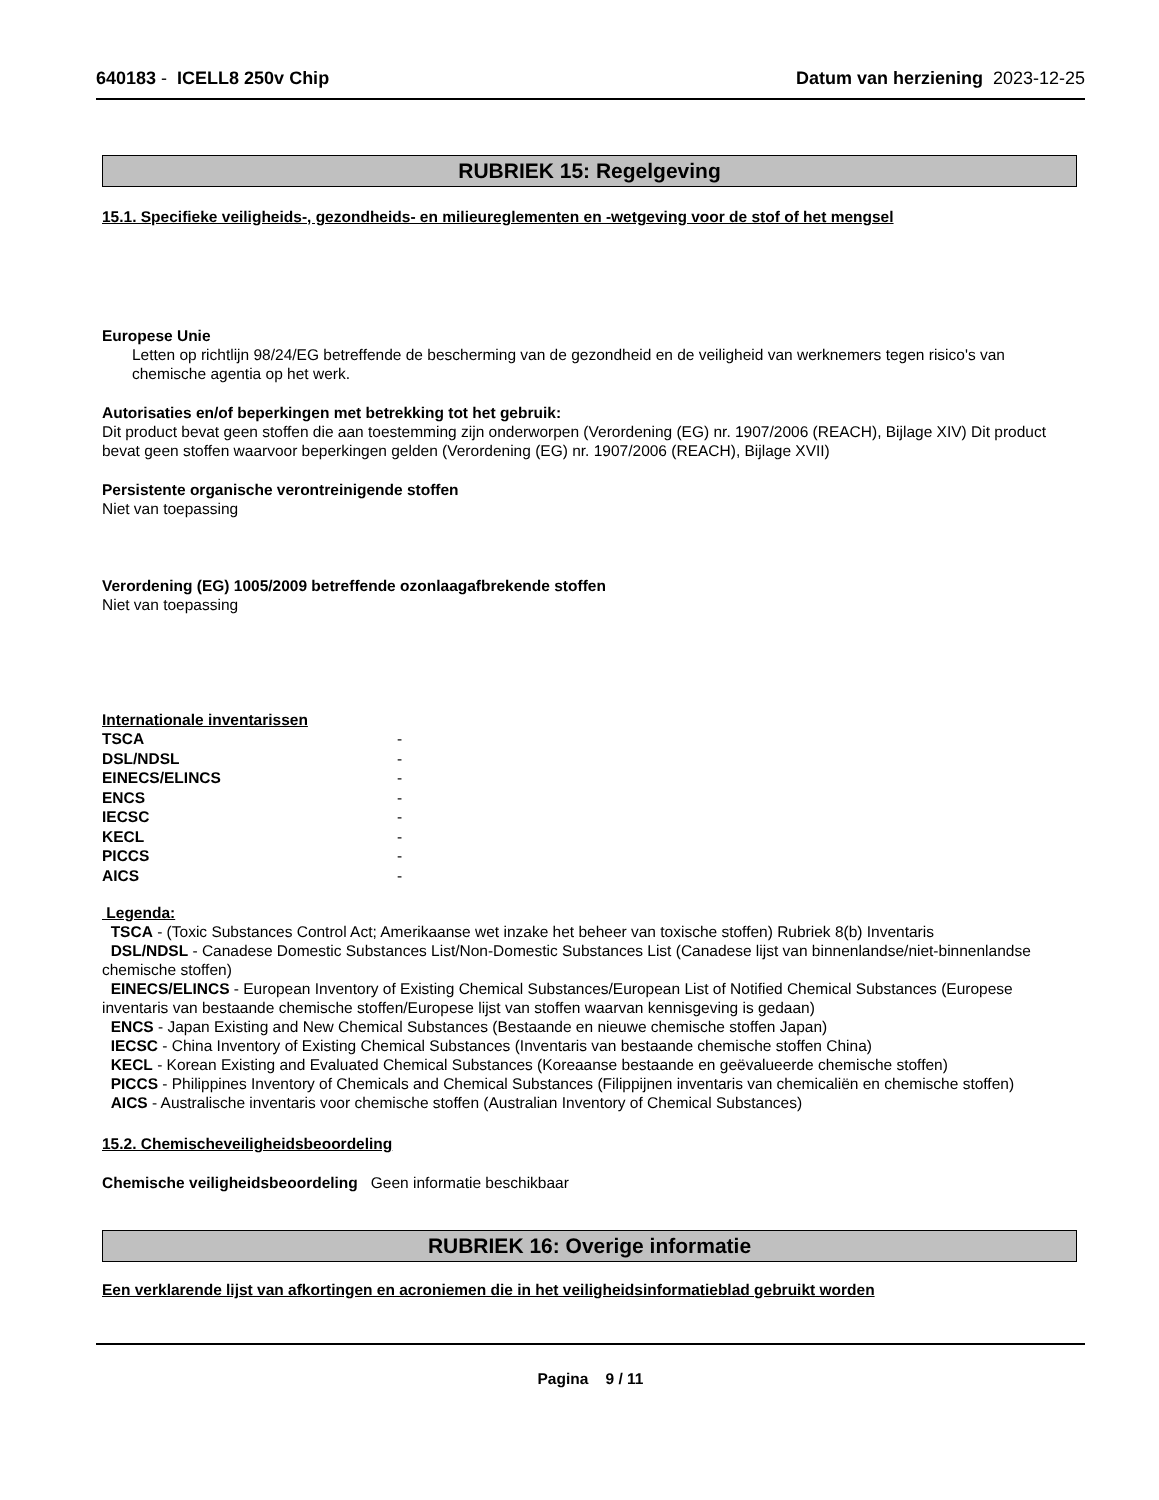640183 - ICELL8 250v Chip Datum van herziening 2023-12-25
RUBRIEK 15: Regelgeving
15.1. Specifieke veiligheids-, gezondheids- en milieureglementen en -wetgeving voor de stof of het mengsel
Europese Unie
Letten op richtlijn 98/24/EG betreffende de bescherming van de gezondheid en de veiligheid van werknemers tegen risico's van chemische agentia op het werk.
Autorisaties en/of beperkingen met betrekking tot het gebruik:
Dit product bevat geen stoffen die aan toestemming zijn onderworpen (Verordening (EG) nr. 1907/2006 (REACH), Bijlage XIV) Dit product bevat geen stoffen waarvoor beperkingen gelden (Verordening (EG) nr. 1907/2006 (REACH), Bijlage XVII)
Persistente organische verontreinigende stoffen
Niet van toepassing
Verordening (EG) 1005/2009 betreffende ozonlaagafbrekende stoffen
Niet van toepassing
Internationale inventarissen
| TSCA | - |
| DSL/NDSL | - |
| EINECS/ELINCS | - |
| ENCS | - |
| IECSC | - |
| KECL | - |
| PICCS | - |
| AICS | - |
Legenda:
TSCA - (Toxic Substances Control Act; Amerikaanse wet inzake het beheer van toxische stoffen) Rubriek 8(b) Inventaris
DSL/NDSL - Canadese Domestic Substances List/Non-Domestic Substances List (Canadese lijst van binnenlandse/niet-binnenlandse chemische stoffen)
EINECS/ELINCS - European Inventory of Existing Chemical Substances/European List of Notified Chemical Substances (Europese inventaris van bestaande chemische stoffen/Europese lijst van stoffen waarvan kennisgeving is gedaan)
ENCS - Japan Existing and New Chemical Substances (Bestaande en nieuwe chemische stoffen Japan)
IECSC - China Inventory of Existing Chemical Substances (Inventaris van bestaande chemische stoffen China)
KECL - Korean Existing and Evaluated Chemical Substances (Koreaanse bestaande en geëvalueerde chemische stoffen)
PICCS - Philippines Inventory of Chemicals and Chemical Substances (Filippijnen inventaris van chemicaliën en chemische stoffen)
AICS - Australische inventaris voor chemische stoffen (Australian Inventory of Chemical Substances)
15.2. Chemischeveiligheidsbeoordeling
Chemische veiligheidsbeoordeling Geen informatie beschikbaar
RUBRIEK 16: Overige informatie
Een verklarende lijst van afkortingen en acroniemen die in het veiligheidsinformatieblad gebruikt worden
Pagina 9 / 11